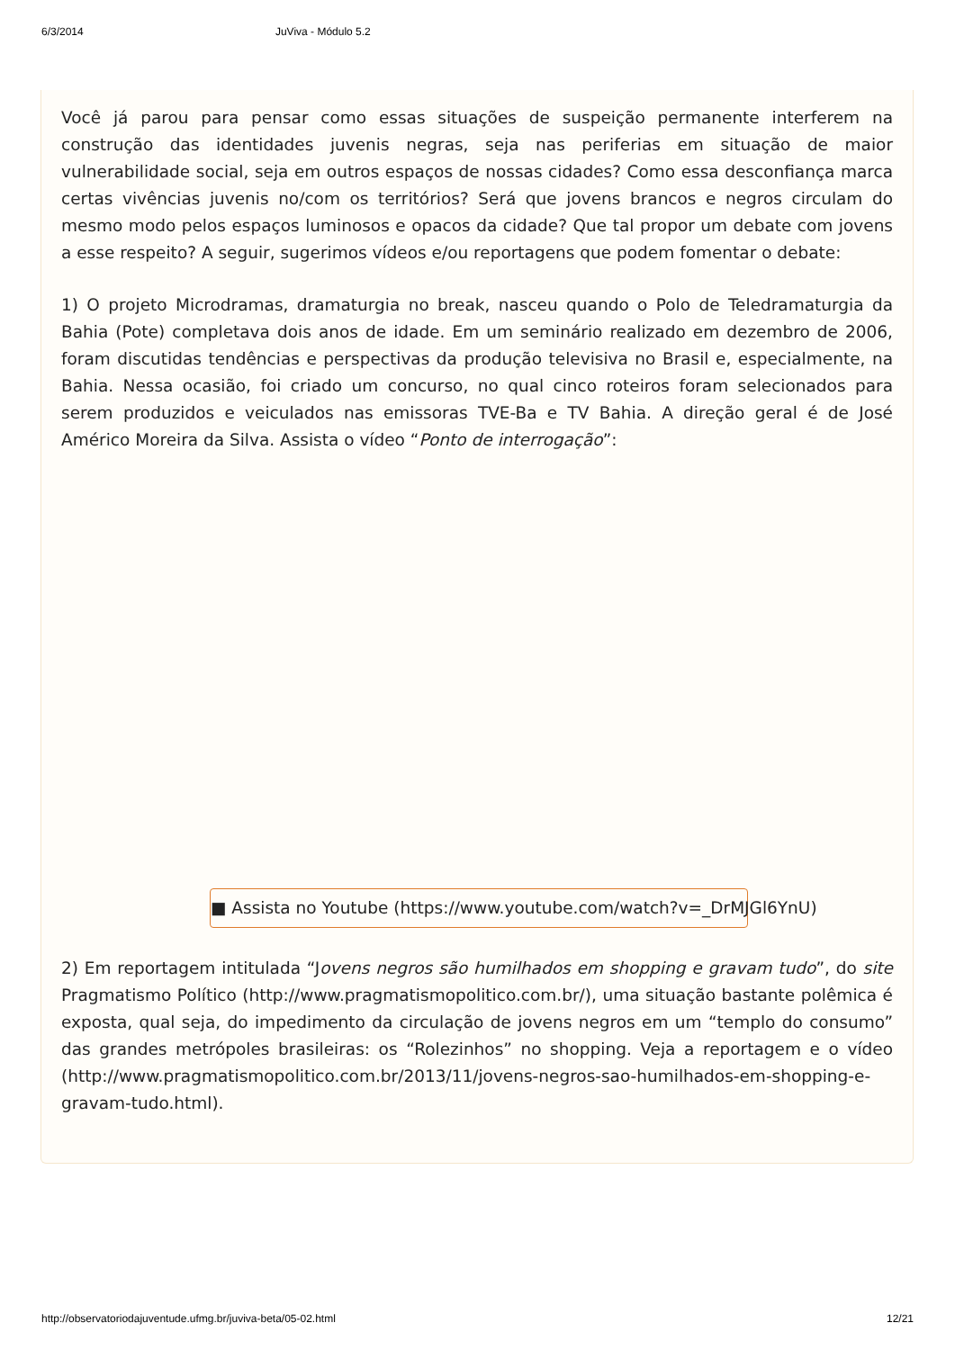6/3/2014 JuViva - Módulo 5.2
Você já parou para pensar como essas situações de suspeição permanente interferem na construção das identidades juvenis negras, seja nas periferias em situação de maior vulnerabilidade social, seja em outros espaços de nossas cidades? Como essa desconfiança marca certas vivências juvenis no/com os territórios? Será que jovens brancos e negros circulam do mesmo modo pelos espaços luminosos e opacos da cidade? Que tal propor um debate com jovens a esse respeito? A seguir, sugerimos vídeos e/ou reportagens que podem fomentar o debate:
1) O projeto Microdramas, dramaturgia no break, nasceu quando o Polo de Teledramaturgia da Bahia (Pote) completava dois anos de idade. Em um seminário realizado em dezembro de 2006, foram discutidas tendências e perspectivas da produção televisiva no Brasil e, especialmente, na Bahia. Nessa ocasião, foi criado um concurso, no qual cinco roteiros foram selecionados para serem produzidos e veiculados nas emissoras TVE-Ba e TV Bahia. A direção geral é de José Américo Moreira da Silva. Assista o vídeo “Ponto de interrogação”:
■ Assista no Youtube (https://www.youtube.com/watch?v=_DrMJGl6YnU)
2) Em reportagem intitulada “Jovens negros são humilhados em shopping e gravam tudo”, do site Pragmatismo Político (http://www.pragmatismopolitico.com.br/), uma situação bastante polêmica é exposta, qual seja, do impedimento da circulação de jovens negros em um “templo do consumo” das grandes metrópoles brasileiras: os “Rolezinhos” no shopping. Veja a reportagem e o vídeo (http://www.pragmatismopolitico.com.br/2013/11/jovens-negros-sao-humilhados-em-shopping-e-gravam-tudo.html).
http://observatoriodajuventude.ufmg.br/juviva-beta/05-02.html 12/21